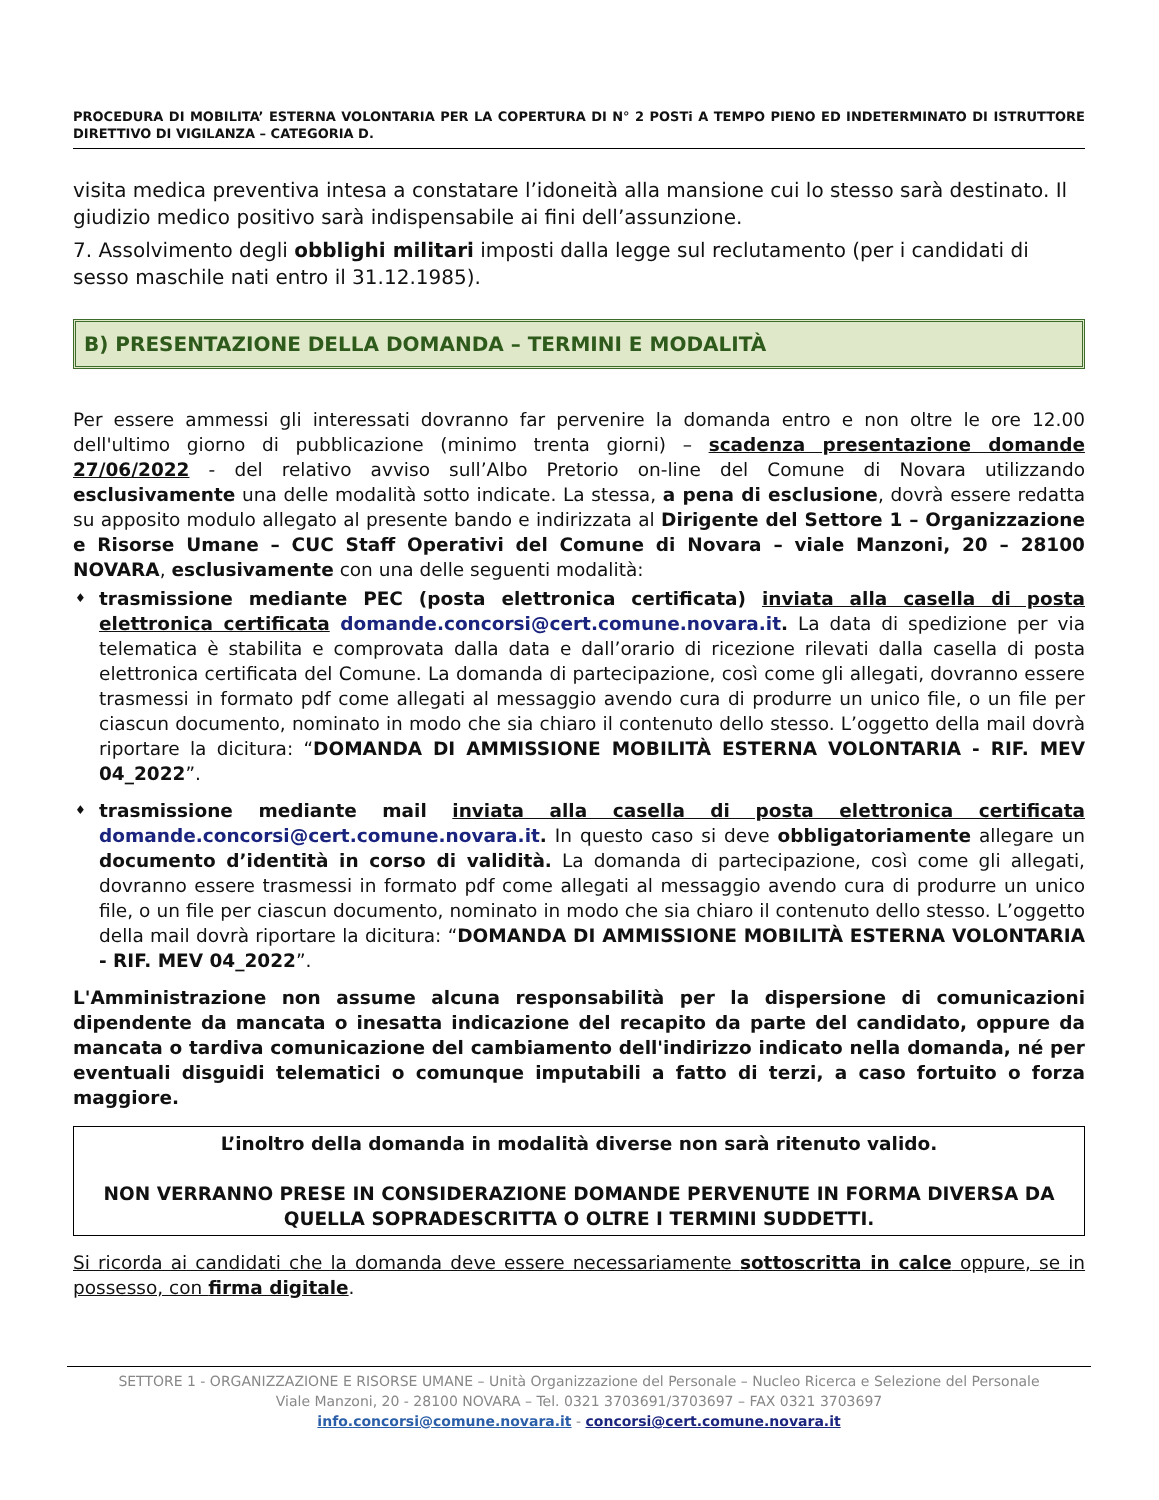PROCEDURA DI MOBILITA’ ESTERNA VOLONTARIA PER LA COPERTURA DI N° 2 POSTi A TEMPO PIENO ED INDETERMINATO DI ISTRUTTORE DIRETTIVO DI VIGILANZA – CATEGORIA D.
visita medica preventiva intesa a constatare l’idoneità alla mansione cui lo stesso sarà destinato. Il giudizio medico positivo sarà indispensabile ai fini dell’assunzione.
7. Assolvimento degli obblighi militari imposti dalla legge sul reclutamento (per i candidati di sesso maschile nati entro il 31.12.1985).
B) PRESENTAZIONE DELLA DOMANDA – TERMINI E MODALITÀ
Per essere ammessi gli interessati dovranno far pervenire la domanda entro e non oltre le ore 12.00 dell'ultimo giorno di pubblicazione (minimo trenta giorni) – scadenza presentazione domande 27/06/2022 - del relativo avviso sull’Albo Pretorio on-line del Comune di Novara utilizzando esclusivamente una delle modalità sotto indicate. La stessa, a pena di esclusione, dovrà essere redatta su apposito modulo allegato al presente bando e indirizzata al Dirigente del Settore 1 – Organizzazione e Risorse Umane – CUC Staff Operativi del Comune di Novara – viale Manzoni, 20 – 28100 NOVARA, esclusivamente con una delle seguenti modalità:
trasmissione mediante PEC (posta elettronica certificata) inviata alla casella di posta elettronica certificata domande.concorsi@cert.comune.novara.it. La data di spedizione per via telematica è stabilita e comprovata dalla data e dall’orario di ricezione rilevati dalla casella di posta elettronica certificata del Comune. La domanda di partecipazione, così come gli allegati, dovranno essere trasmessi in formato pdf come allegati al messaggio avendo cura di produrre un unico file, o un file per ciascun documento, nominato in modo che sia chiaro il contenuto dello stesso. L’oggetto della mail dovrà riportare la dicitura: “DOMANDA DI AMMISSIONE MOBILITÀ ESTERNA VOLONTARIA - RIF. MEV 04_2022”.
trasmissione mediante mail inviata alla casella di posta elettronica certificata domande.concorsi@cert.comune.novara.it. In questo caso si deve obbligatoriamente allegare un documento d’identità in corso di validità. La domanda di partecipazione, così come gli allegati, dovranno essere trasmessi in formato pdf come allegati al messaggio avendo cura di produrre un unico file, o un file per ciascun documento, nominato in modo che sia chiaro il contenuto dello stesso. L’oggetto della mail dovrà riportare la dicitura: “DOMANDA DI AMMISSIONE MOBILITÀ ESTERNA VOLONTARIA - RIF. MEV 04_2022”.
L'Amministrazione non assume alcuna responsabilità per la dispersione di comunicazioni dipendente da mancata o inesatta indicazione del recapito da parte del candidato, oppure da mancata o tardiva comunicazione del cambiamento dell'indirizzo indicato nella domanda, né per eventuali disguidi telematici o comunque imputabili a fatto di terzi, a caso fortuito o forza maggiore.
L’inoltro della domanda in modalità diverse non sarà ritenuto valido.
NON VERRANNO PRESE IN CONSIDERAZIONE DOMANDE PERVENUTE IN FORMA DIVERSA DA QUELLA SOPRADESCRITTA O OLTRE I TERMINI SUDDETTI.
Si ricorda ai candidati che la domanda deve essere necessariamente sottoscritta in calce oppure, se in possesso, con firma digitale.
SETTORE 1 - ORGANIZZAZIONE E RISORSE UMANE – Unità Organizzazione del Personale – Nucleo Ricerca e Selezione del Personale
Viale Manzoni, 20 - 28100 NOVARA – Tel. 0321 3703691/3703697 – FAX 0321 3703697
info.concorsi@comune.novara.it - concorsi@cert.comune.novara.it